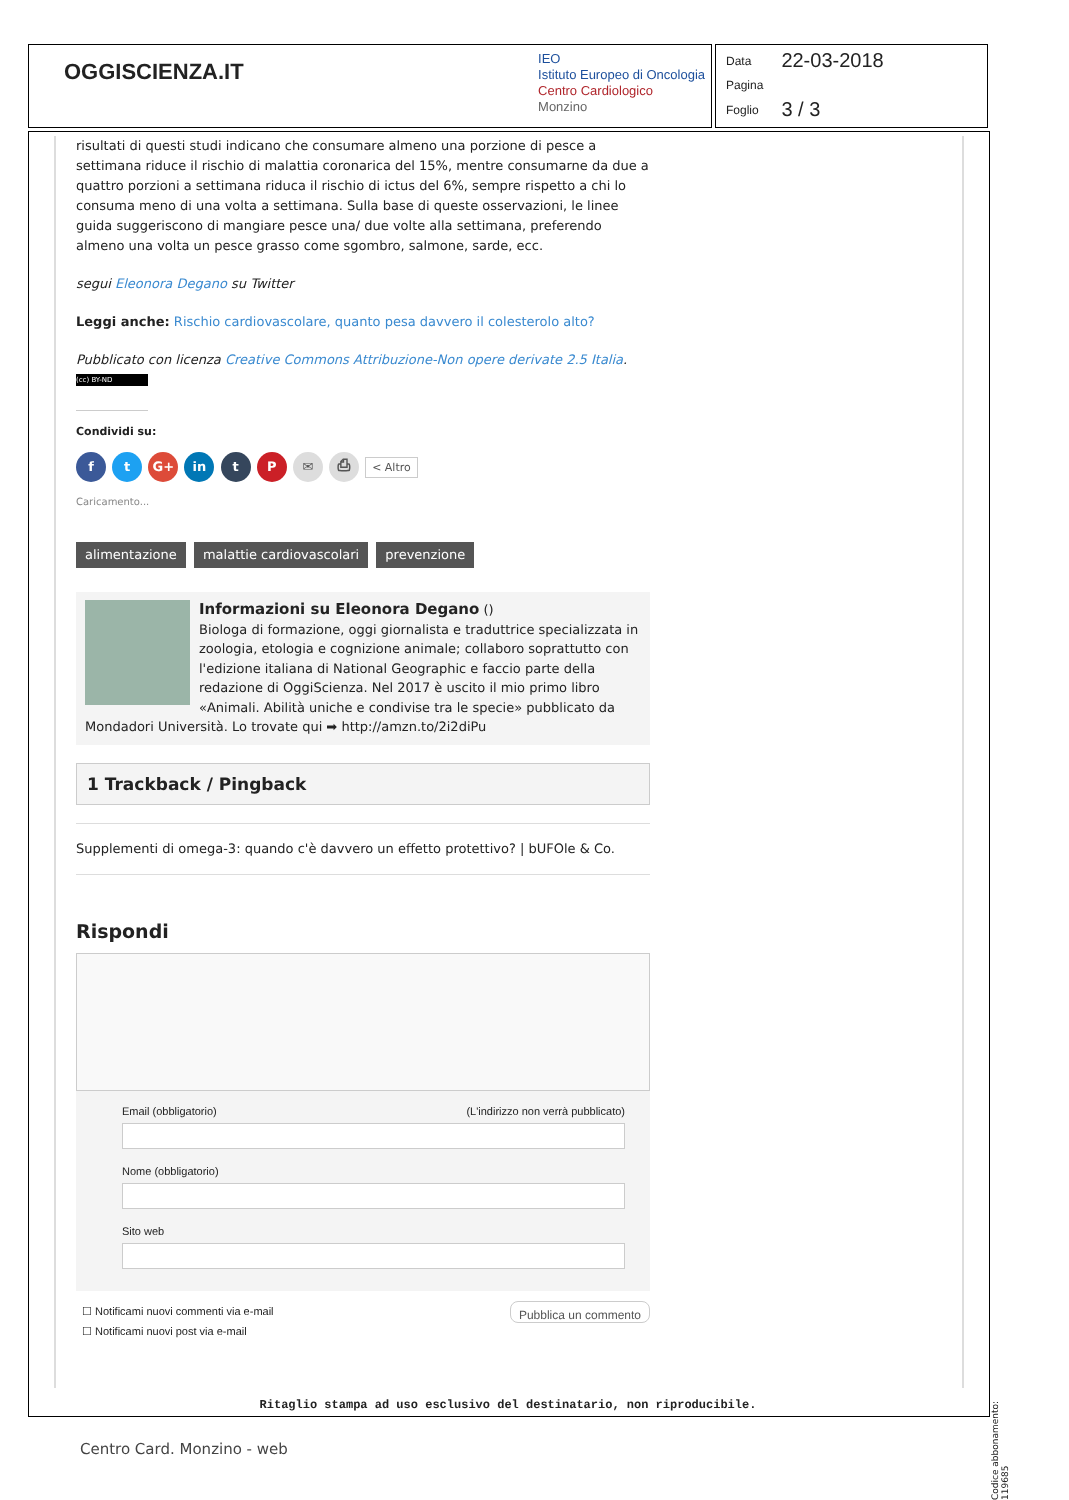OGGISCIENZA.IT
IEO
Istituto Europeo di Oncologia
Centro Cardiologico
Monzino
| Data | 22-03-2018 |
| Pagina | |
| Foglio | 3 / 3 |
risultati di questi studi indicano che consumare almeno una porzione di pesce a settimana riduce il rischio di malattia coronarica del 15%, mentre consumarne da due a quattro porzioni a settimana riduca il rischio di ictus del 6%, sempre rispetto a chi lo consuma meno di una volta a settimana. Sulla base di queste osservazioni, le linee guida suggeriscono di mangiare pesce una/ due volte alla settimana, preferendo almeno una volta un pesce grasso come sgombro, salmone, sarde, ecc.
segui Eleonora Degano su Twitter
Leggi anche: Rischio cardiovascolare, quanto pesa davvero il colesterolo alto?
Pubblicato con licenza Creative Commons Attribuzione-Non opere derivate 2.5 Italia.
(cc) BY-ND
Condividi su:
f t G+ in t P ✉ ⎙ < Altro
Caricamento...
alimentazione malattie cardiovascolari prevenzione
Informazioni su Eleonora Degano ()
Biologa di formazione, oggi giornalista e traduttrice specializzata in zoologia, etologia e cognizione animale; collaboro soprattutto con l'edizione italiana di National Geographic e faccio parte della redazione di OggiScienza. Nel 2017 è uscito il mio primo libro «Animali. Abilità uniche e condivise tra le specie» pubblicato da Mondadori Università. Lo trovate qui ➡ http://amzn.to/2i2diPu
1 Trackback / Pingback
Supplementi di omega-3: quando c'è davvero un effetto protettivo? | bUFOle & Co.
Rispondi
Email (obbligatorio) (L'indirizzo non verrà pubblicato)
Nome (obbligatorio)
Sito web
☐ Notificami nuovi commenti via e-mail
☐ Notificami nuovi post via e-mail
Pubblica un commento
Ritaglio stampa ad uso esclusivo del destinatario, non riproducibile.
Centro Card. Monzino - web
Codice abbonamento: 119685